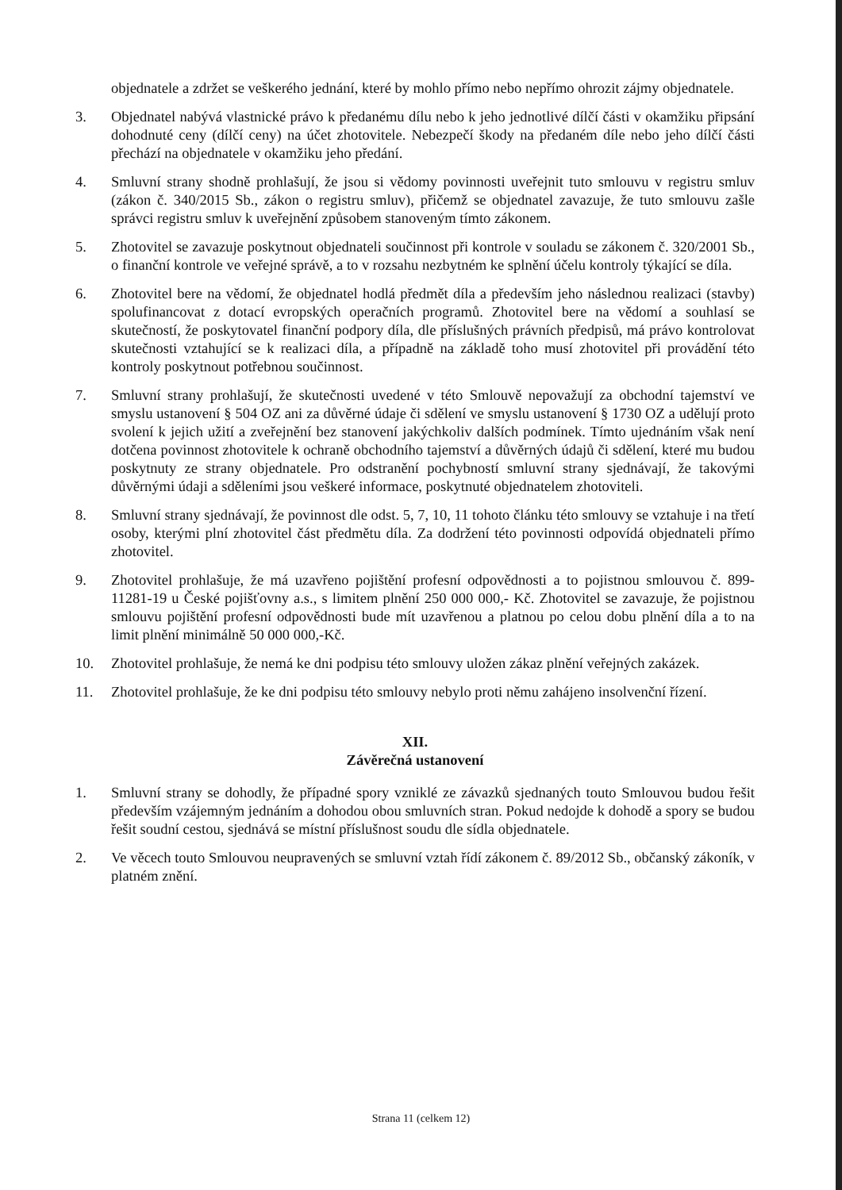objednatele a zdržet se veškerého jednání, které by mohlo přímo nebo nepřímo ohrozit zájmy objednatele.
3. Objednatel nabývá vlastnické právo k předanému dílu nebo k jeho jednotlivé dílčí části v okamžiku připsání dohodnuté ceny (dílčí ceny) na účet zhotovitele. Nebezpečí škody na předaném díle nebo jeho dílčí části přechází na objednatele v okamžiku jeho předání.
4. Smluvní strany shodně prohlašují, že jsou si vědomy povinnosti uveřejnit tuto smlouvu v registru smluv (zákon č. 340/2015 Sb., zákon o registru smluv), přičemž se objednatel zavazuje, že tuto smlouvu zašle správci registru smluv k uveřejnění způsobem stanoveným tímto zákonem.
5. Zhotovitel se zavazuje poskytnout objednateli součinnost při kontrole v souladu se zákonem č. 320/2001 Sb., o finanční kontrole ve veřejné správě, a to v rozsahu nezbytném ke splnění účelu kontroly týkající se díla.
6. Zhotovitel bere na vědomí, že objednatel hodlá předmět díla a především jeho následnou realizaci (stavby) spolufinancovat z dotací evropských operačních programů. Zhotovitel bere na vědomí a souhlasí se skutečností, že poskytovatel finanční podpory díla, dle příslušných právních předpisů, má právo kontrolovat skutečnosti vztahující se k realizaci díla, a případně na základě toho musí zhotovitel při provádění této kontroly poskytnout potřebnou součinnost.
7. Smluvní strany prohlašují, že skutečnosti uvedené v této Smlouvě nepovažují za obchodní tajemství ve smyslu ustanovení § 504 OZ ani za důvěrné údaje či sdělení ve smyslu ustanovení § 1730 OZ a udělují proto svolení k jejich užití a zveřejnění bez stanovení jakýchkoliv dalších podmínek. Tímto ujednáním však není dotčena povinnost zhotovitele k ochraně obchodního tajemství a důvěrných údajů či sdělení, které mu budou poskytnuty ze strany objednatele. Pro odstranění pochybností smluvní strany sjednávají, že takovými důvěrnými údaji a sděleními jsou veškeré informace, poskytnuté objednatelem zhotoviteli.
8. Smluvní strany sjednávají, že povinnost dle odst. 5, 7, 10, 11 tohoto článku této smlouvy se vztahuje i na třetí osoby, kterými plní zhotovitel část předmětu díla. Za dodržení této povinnosti odpovídá objednateli přímo zhotovitel.
9. Zhotovitel prohlašuje, že má uzavřeno pojištění profesní odpovědnosti a to pojistnou smlouvou č. 899-11281-19 u České pojišťovny a.s., s limitem plnění 250 000 000,- Kč. Zhotovitel se zavazuje, že pojistnou smlouvu pojištění profesní odpovědnosti bude mít uzavřenou a platnou po celou dobu plnění díla a to na limit plnění minimálně 50 000 000,-Kč.
10. Zhotovitel prohlašuje, že nemá ke dni podpisu této smlouvy uložen zákaz plnění veřejných zakázek.
11. Zhotovitel prohlašuje, že ke dni podpisu této smlouvy nebylo proti němu zahájeno insolvenční řízení.
XII.
Závěrečná ustanovení
1. Smluvní strany se dohodly, že případné spory vzniklé ze závazků sjednaných touto Smlouvou budou řešit především vzájemným jednáním a dohodou obou smluvních stran. Pokud nedojde k dohodě a spory se budou řešit soudní cestou, sjednává se místní příslušnost soudu dle sídla objednatele.
2. Ve věcech touto Smlouvou neupravených se smluvní vztah řídí zákonem č. 89/2012 Sb., občanský zákoník, v platném znění.
Strana 11 (celkem 12)